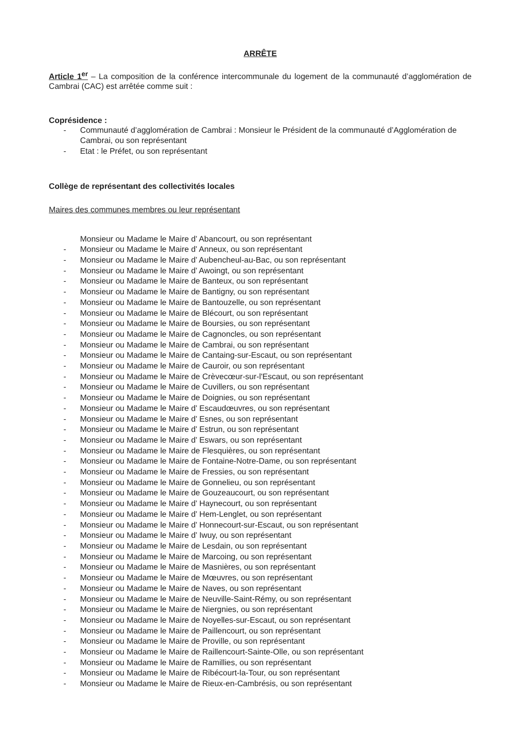ARRÊTE
Article 1<sup>er</sup> – La composition de la conférence intercommunale du logement de la communauté d’agglomération de Cambrai (CAC) est arrêtée comme suit :
Coprésidence :
- Communauté d’agglomération de Cambrai : Monsieur le Président de la communauté d’Agglomération de Cambrai, ou son représentant
- Etat : le Préfet, ou son représentant
Collège de représentant des collectivités locales
Maires des communes membres ou leur représentant
Monsieur ou Madame le Maire d’ Abancourt, ou son représentant
- Monsieur ou Madame le Maire d’ Anneux, ou son représentant
- Monsieur ou Madame le Maire d’ Aubencheul-au-Bac, ou son représentant
- Monsieur ou Madame le Maire d’ Awoingt, ou son représentant
- Monsieur ou Madame le Maire de Banteux, ou son représentant
- Monsieur ou Madame le Maire de Bantigny, ou son représentant
- Monsieur ou Madame le Maire de Bantouzelle, ou son représentant
- Monsieur ou Madame le Maire de Blécourt, ou son représentant
- Monsieur ou Madame le Maire de Boursies, ou son représentant
- Monsieur ou Madame le Maire de Cagnoncles, ou son représentant
- Monsieur ou Madame le Maire de Cambrai, ou son représentant
- Monsieur ou Madame le Maire de Cantaing-sur-Escaut, ou son représentant
- Monsieur ou Madame le Maire de Cauroir, ou son représentant
- Monsieur ou Madame le Maire de Crèvecœur-sur-l'Escaut, ou son représentant
- Monsieur ou Madame le Maire de Cuvillers, ou son représentant
- Monsieur ou Madame le Maire de Doignies, ou son représentant
- Monsieur ou Madame le Maire d’ Escaudœuvres, ou son représentant
- Monsieur ou Madame le Maire d’ Esnes, ou son représentant
- Monsieur ou Madame le Maire d’ Estrun, ou son représentant
- Monsieur ou Madame le Maire d’ Eswars, ou son représentant
- Monsieur ou Madame le Maire de Flesquières, ou son représentant
- Monsieur ou Madame le Maire de Fontaine-Notre-Dame, ou son représentant
- Monsieur ou Madame le Maire de Fressies, ou son représentant
- Monsieur ou Madame le Maire de Gonnelieu, ou son représentant
- Monsieur ou Madame le Maire de Gouzeaucourt, ou son représentant
- Monsieur ou Madame le Maire d’ Haynecourt, ou son représentant
- Monsieur ou Madame le Maire d’ Hem-Lenglet, ou son représentant
- Monsieur ou Madame le Maire d’ Honnecourt-sur-Escaut, ou son représentant
- Monsieur ou Madame le Maire d’ Iwuy, ou son représentant
- Monsieur ou Madame le Maire de Lesdain, ou son représentant
- Monsieur ou Madame le Maire de Marcoing, ou son représentant
- Monsieur ou Madame le Maire de Masnières, ou son représentant
- Monsieur ou Madame le Maire de Mœuvres, ou son représentant
- Monsieur ou Madame le Maire de Naves, ou son représentant
- Monsieur ou Madame le Maire de Neuville-Saint-Rémy, ou son représentant
- Monsieur ou Madame le Maire de Niergnies, ou son représentant
- Monsieur ou Madame le Maire de Noyelles-sur-Escaut, ou son représentant
- Monsieur ou Madame le Maire de Paillencourt, ou son représentant
- Monsieur ou Madame le Maire de Proville, ou son représentant
- Monsieur ou Madame le Maire de Raillencourt-Sainte-Olle, ou son représentant
- Monsieur ou Madame le Maire de Ramillies, ou son représentant
- Monsieur ou Madame le Maire de Ribécourt-la-Tour, ou son représentant
- Monsieur ou Madame le Maire de Rieux-en-Cambrésis, ou son représentant